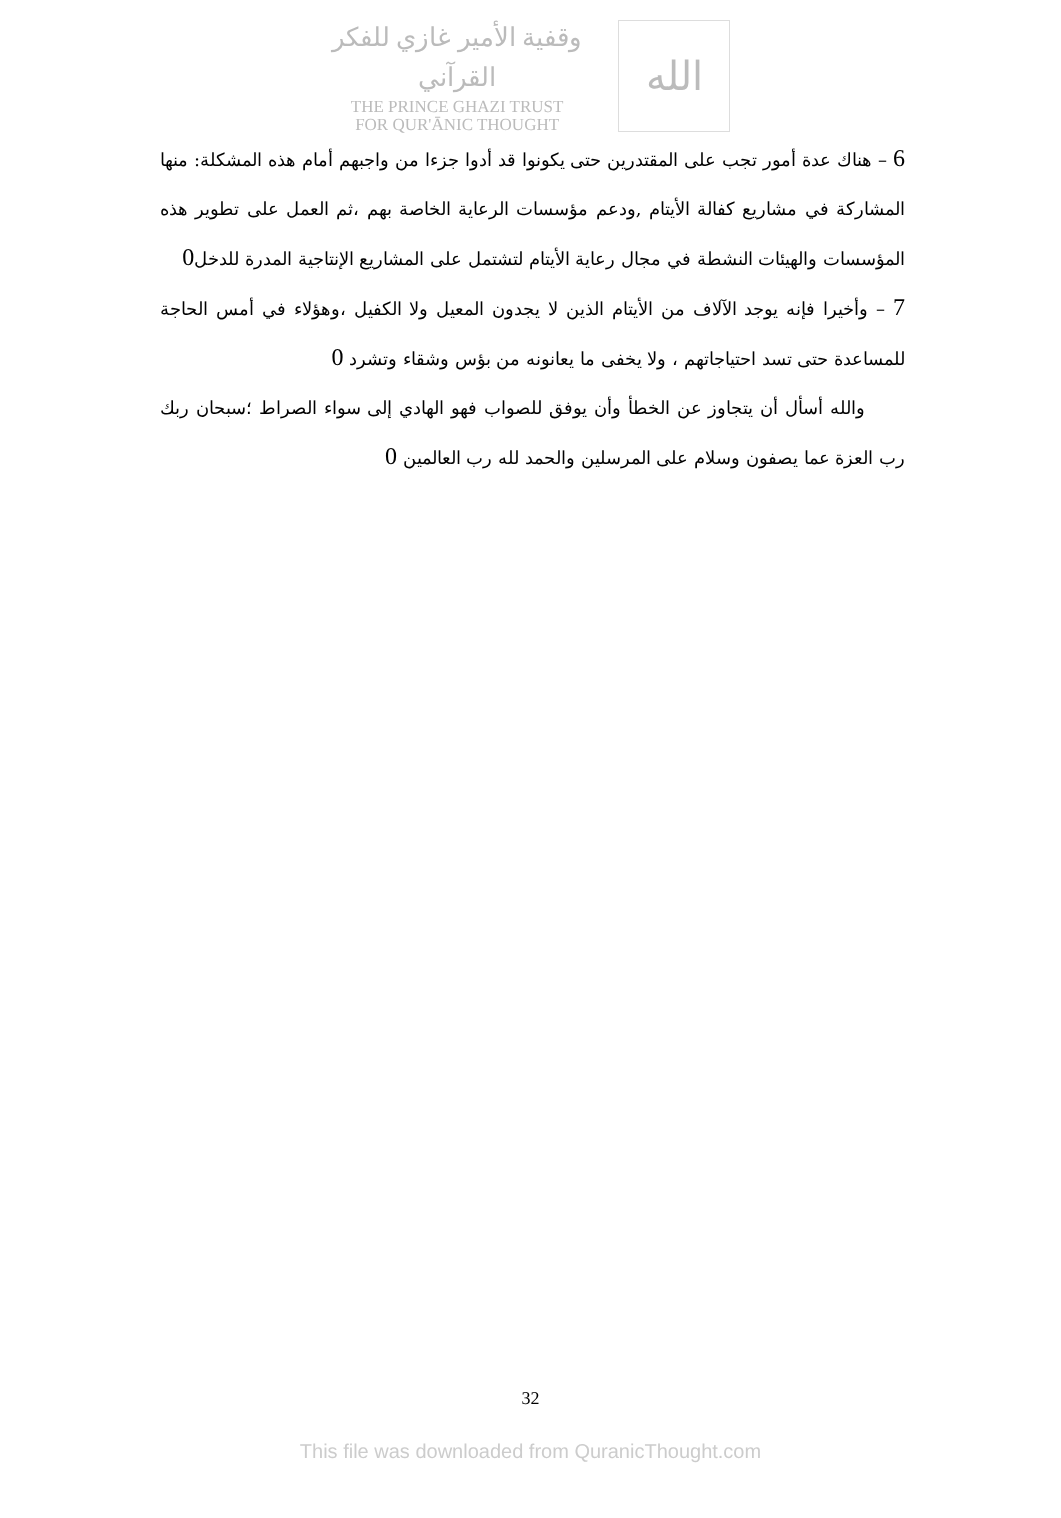وقفية الأمير غازي للفكر القرآني
THE PRINCE GHAZI TRUST
FOR QUR'ĀNIC THOUGHT
الله
6 – هناك عدة أمور تجب على المقتدرين حتى يكونوا قد أدوا جزءا من واجبهم أمام هذه المشكلة: منها المشاركة في مشاريع كفالة الأيتام ,ودعم مؤسسات الرعاية الخاصة بهم ،ثم العمل على تطوير هذه المؤسسات والهيئات النشطة في مجال رعاية الأيتام لتشتمل على المشاريع الإنتاجية المدرة للدخل0
7 – وأخيرا فإنه يوجد الآلاف من الأيتام الذين لا يجدون المعيل ولا الكفيل ،وهؤلاء في أمس الحاجة للمساعدة حتى تسد احتياجاتهم ، ولا يخفى ما يعانونه من بؤس وشقاء وتشرد 0
والله أسأل أن يتجاوز عن الخطأ وأن يوفق للصواب فهو الهادي إلى سواء الصراط ؛سبحان ربك رب العزة عما يصفون وسلام على المرسلين والحمد لله رب العالمين 0
32
This file was downloaded from QuranicThought.com